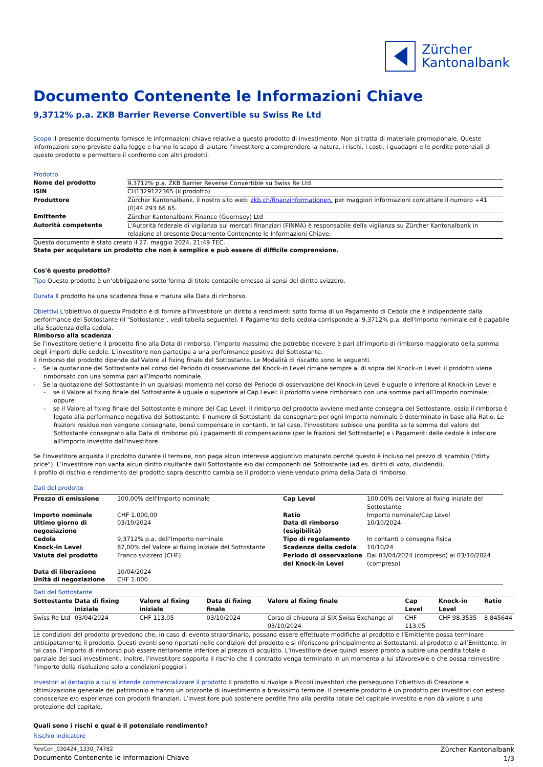Zürcher
Kantonalbank
Documento Contenente le Informazioni Chiave
9,3712% p.a. ZKB Barrier Reverse Convertible su Swiss Re Ltd
Scopo Il presente documento fornisce le informazioni chiave relative a questo prodotto di investimento. Non si tratta di materiale promozionale. Queste informazioni sono previste dalla legge e hanno lo scopo di aiutare l'investitore a comprendere la natura, i rischi, i costi, i guadagni e le perdite potenziali di questo prodotto e permettere il confronto con altri prodotti.
Prodotto
| Nome del prodotto | 9,3712% p.a. ZKB Barrier Reverse Convertible su Swiss Re Ltd |
| ISIN | CH1329122365 (il prodotto) |
| Produttore | Zürcher Kantonalbank, il nostro sito web: zkb.ch/finanzinformationen, per maggiori informazioni contattare il numero +41 (0)44 293 66 65. |
| Emittente | Zürcher Kantonalbank Finance (Guernsey) Ltd |
| Autorità competente | L'Autorità federale di vigilanza sui mercati finanziari (FINMA) è responsabile della vigilanza su Zürcher Kantonalbank in relazione al presente Documento Contenente le Informazioni Chiave. |
Questo documento è stato creato il 27. maggio 2024, 21:49 TEC.
State per acquistare un prodotto che non è semplice e può essere di difficile comprensione.
Cos'è questo prodotto?
Tipo Questo prodotto è un’obbligazione sotto forma di titolo contabile emesso ai sensi del diritto svizzero.
Durata Il prodotto ha una scadenza fissa e matura alla Data di rimborso.
Obiettivi L'obiettivo di questo Prodotto è di fornire all'Investitore un diritto a rendimenti sotto forma di un Pagamento di Cedola che è indipendente dalla performance del Sottostante (il "Sottostante", vedi tabella seguente). Il Pagamento della cedola corrisponde al 9,3712% p.a. dell'Importo nominale ed è pagabile alla Scadenza della cedola.
Rimborso alla scadenza
Se l’investitore detiene il prodotto fino alla Data di rimborso, l’importo massimo che potrebbe ricevere è pari all’importo di rimborso maggiorato della somma degli importi delle cedole. L’investitore non partecipa a una performance positiva del Sottostante.
Il rimborso del prodotto dipende dal Valore al fixing finale del Sottostante. Le Modalità di riscatto sono le seguenti.
- Se la quotazione del Sottostante nel corso del Periodo di osservazione del Knock-in Level rimane sempre al di sopra del Knock-in Level: il prodotto viene rimborsato con una somma pari all’Importo nominale.
- Se la quotazione del Sottostante in un qualsiasi momento nel corso del Periodo di osservazione del Knock-in Level è uguale o inferiore al Knock-in Level e
- se il Valore al fixing finale del Sottostante è uguale o superiore al Cap Level: il prodotto viene rimborsato con una somma pari all’Importo nominale; oppure
- se il Valore al fixing finale del Sottostante è minore del Cap Level: il rimborso del prodotto avviene mediante consegna del Sottostante, ossia il rimborso è legato alla performance negativa del Sottostante. Il numero di Sottostanti da consegnare per ogni Importo nominale è determinato in base alla Ratio. Le frazioni residue non vengono consegnate, bensì compensate in contanti. In tal caso, l'investitore subisce una perdita se la somma del valore del Sottostante consegnato alla Data di rimborso più i pagamenti di compensazione (per le frazioni del Sottostante) e i Pagamenti delle cedole è inferiore all'importo investito dall'investitore.
Se l'investitore acquista il prodotto durante il termine, non paga alcun interesse aggiuntivo maturato perché questo è incluso nel prezzo di scambio ("dirty price"). L’investitore non vanta alcun diritto risultante dalil Sottostante e/o dai componenti del Sottostante (ad es. diritti di voto, dividendi).
Il profilo di rischio e rendimento del prodotto sopra descritto cambia se il prodotto viene venduto prima della Data di rimborso.
Dati del prodotto
| Prezzo di emissione | 100,00% dell'Importo nominale | Cap Level | 100,00% del Valore al fixing iniziale del Sottostante |
| Importo nominale | CHF 1.000,00 | Ratio | Importo nominale/Cap Level |
| Ultimo giorno di negoziazione | 03/10/2024 | Data di rimborso (esigibilità) | 10/10/2024 |
| Cedola | 9,3712% p.a. dell’Importo nominale | Tipo di regolamento | In contanti o consegna fisica |
| Knock-in Level | 87,00% del Valore al fixing iniziale del Sottostante | Scadenze della cedola | 10/10/24 |
| Valuta del prodotto | Franco svizzero (CHF) | Periodo di osservazione del Knock-in Level | Dal 03/04/2024 (compreso) al 03/10/2024 (compreso) |
| Data di liberazione | 10/04/2024 | | |
| Unità di negoziazione | CHF 1.000 | | |
Dati del Sottostante
| Sottostante | Data di fixing iniziale | Valore al fixing iniziale | Data di fixing finale | Valore al fixing finale | Cap Level | Knock-in Level | Ratio |
| --- | --- | --- | --- | --- | --- | --- | --- |
| Swiss Re Ltd | 03/04/2024 | CHF 113,05 | 03/10/2024 | Corso di chiusura al SIX Swiss Exchange al 03/10/2024 | CHF 113,05 | CHF 98,3535 | 8,845644 |
Le condizioni del prodotto prevedono che, in caso di evento straordinario, possano essere effettuate modifiche al prodotto e l’Emittente possa terminare anticipatamente il prodotto. Questi eventi sono riportati nelle condizioni del prodotto e si riferiscono principalmente ai Sottostanti, al prodotto e all’Emittente. In tal caso, l’importo di rimborso può essere nettamente inferiore al prezzo di acquisto. L'investitore deve quindi essere pronto a subire una perdita totale o parziale dei suoi investimenti. Inoltre, l'investitore sopporta il rischio che il contratto venga terminato in un momento a lui sfavorevole e che possa reinvestire l'importo della risoluzione solo a condizioni peggiori.
Investori al dettaglio a cui si intende commercializzare il prodotto Il prodotto si rivolge a Piccoli investitori che perseguono l’obiettivo di Creazione e ottimizzazione generale del patrimonio e hanno un orizzonte di investimento a brevissimo termine. Il presente prodotto è un prodotto per investitori con esteso conoscenze e/o esperienze con prodotti finanziari. L’investitore può sostenere perdite fino alla perdita totale del capitale investito e non dà valore a una protezione del capitale.
Quali sono i rischi e qual è il potenziale rendimento?
Rischio Indicatore
RevCon_030424_1330_74782
Documento Contenente le Informazioni Chiave
Zürcher Kantonalbank
1/3